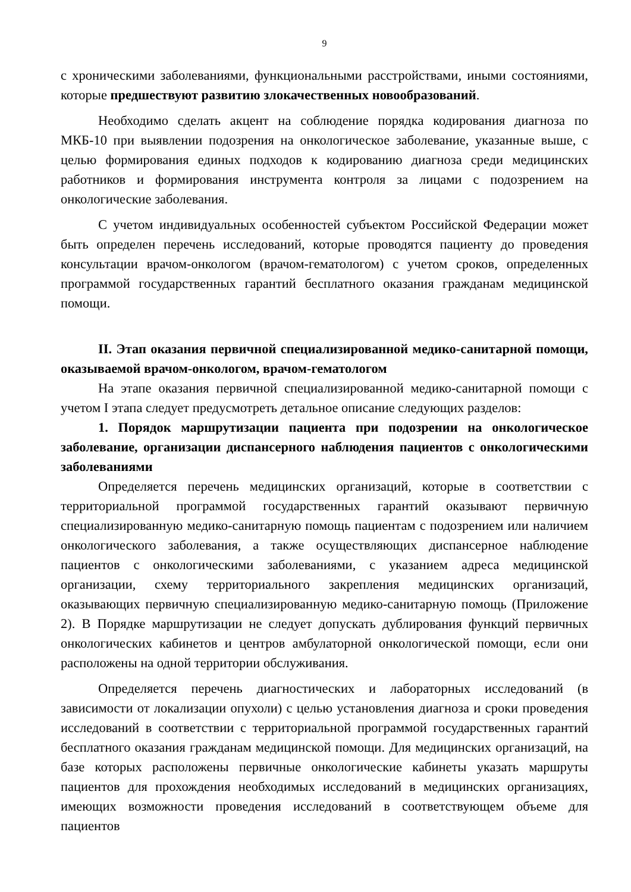9
с хроническими заболеваниями, функциональными расстройствами, иными состояниями, которые предшествуют развитию злокачественных новообразований.
Необходимо сделать акцент на соблюдение порядка кодирования диагноза по МКБ-10 при выявлении подозрения на онкологическое заболевание, указанные выше, с целью формирования единых подходов к кодированию диагноза среди медицинских работников и формирования инструмента контроля за лицами с подозрением на онкологические заболевания.
С учетом индивидуальных особенностей субъектом Российской Федерации может быть определен перечень исследований, которые проводятся пациенту до проведения консультации врачом-онкологом (врачом-гематологом) с учетом сроков, определенных программой государственных гарантий бесплатного оказания гражданам медицинской помощи.
II. Этап оказания первичной специализированной медико-санитарной помощи, оказываемой врачом-онкологом, врачом-гематологом
На этапе оказания первичной специализированной медико-санитарной помощи с учетом I этапа следует предусмотреть детальное описание следующих разделов:
1. Порядок маршрутизации пациента при подозрении на онкологическое заболевание, организации диспансерного наблюдения пациентов с онкологическими заболеваниями
Определяется перечень медицинских организаций, которые в соответствии с территориальной программой государственных гарантий оказывают первичную специализированную медико-санитарную помощь пациентам с подозрением или наличием онкологического заболевания, а также осуществляющих диспансерное наблюдение пациентов с онкологическими заболеваниями, с указанием адреса медицинской организации, схему территориального закрепления медицинских организаций, оказывающих первичную специализированную медико-санитарную помощь (Приложение 2). В Порядке маршрутизации не следует допускать дублирования функций первичных онкологических кабинетов и центров амбулаторной онкологической помощи, если они расположены на одной территории обслуживания.
Определяется перечень диагностических и лабораторных исследований (в зависимости от локализации опухоли) с целью установления диагноза и сроки проведения исследований в соответствии с территориальной программой государственных гарантий бесплатного оказания гражданам медицинской помощи. Для медицинских организаций, на базе которых расположены первичные онкологические кабинеты указать маршруты пациентов для прохождения необходимых исследований в медицинских организациях, имеющих возможности проведения исследований в соответствующем объеме для пациентов